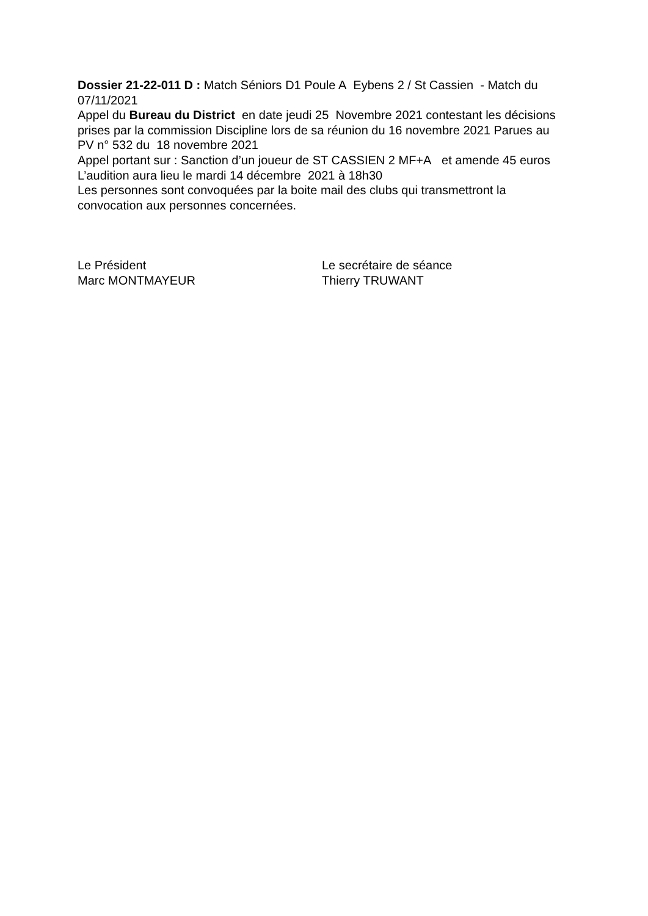Dossier 21-22-011 D : Match Séniors D1 Poule A Eybens 2 / St Cassien - Match du 07/11/2021
Appel du Bureau du District en date jeudi 25 Novembre 2021 contestant les décisions prises par la commission Discipline lors de sa réunion du 16 novembre 2021 Parues au PV n° 532 du 18 novembre 2021
Appel portant sur : Sanction d’un joueur de ST CASSIEN 2 MF+A et amende 45 euros
L’audition aura lieu le mardi 14 décembre 2021 à 18h30
Les personnes sont convoquées par la boite mail des clubs qui transmettront la convocation aux personnes concernées.
Le Président
Marc MONTMAYEUR
Le secrétaire de séance
Thierry TRUWANT